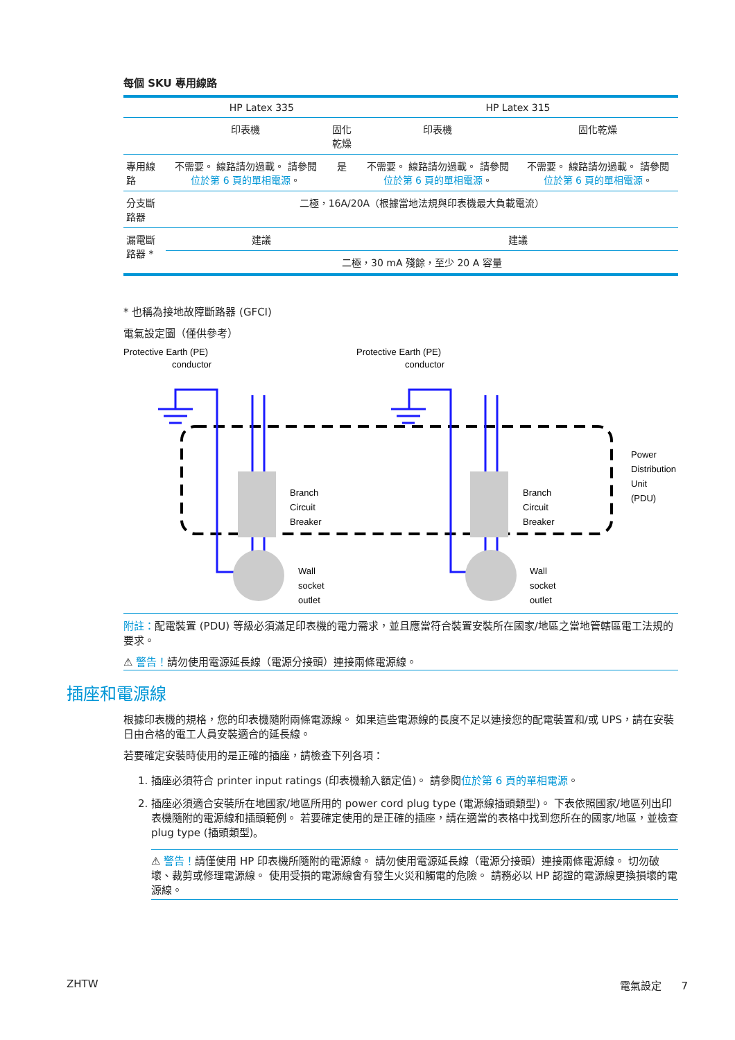每個 SKU 專用線路
| | HP Latex 335 | | HP Latex 315 | |
| --- | --- | --- | --- | --- |
| | 印表機 | 固化乾燥 | 印表機 | 固化乾燥 |
| 專用線路 | 不需要。 線路請勿過載。 請參閱 位於第 6 頁的單相電源 。 | 是 | 不需要。 線路請勿過載。 請參閱 位於第 6 頁的單相電源 。 | 不需要。 線路請勿過載。 請參閱 位於第 6 頁的單相電源 。 |
| 分支斷路器 | 二極，16A/20A（根據當地法規與印表機最大負載電流） | | | |
| 漏電斷路器 * | 建議 | | 建議 | |
| | 二極，30 mA 殘餘，至少 20 A 容量 | | | |
* 也稱為接地故障斷路器 (GFCI)
電氣設定圖（僅供參考）
Protective Earth (PE)
conductor
Protective Earth (PE)
conductor
Branch
Circuit
Breaker
Branch
Circuit
Breaker
Wall
socket
outlet
Wall
socket
outlet
Power
Distribution
Unit
(PDU)
附註：配電裝置 (PDU) 等級必須滿足印表機的電力需求，並且應當符合裝置安裝所在國家/地區之當地管轄區電工法規的要求。
⚠ 警告！請勿使用電源延長線（電源分接頭）連接兩條電源線。
插座和電源線
根據印表機的規格，您的印表機隨附兩條電源線。 如果這些電源線的長度不足以連接您的配電裝置和/或 UPS，請在安裝日由合格的電工人員安裝適合的延長線。
若要確定安裝時使用的是正確的插座，請檢查下列各項：
1. 插座必須符合 printer input ratings (印表機輸入額定值)。 請參閱位於第 6 頁的單相電源。
2. 插座必須適合安裝所在地國家/地區所用的 power cord plug type (電源線插頭類型)。 下表依照國家/地區列出印表機隨附的電源線和插頭範例。 若要確定使用的是正確的插座，請在適當的表格中找到您所在的國家/地區，並檢查 plug type (插頭類型)。
⚠ 警告！請僅使用 HP 印表機所隨附的電源線。 請勿使用電源延長線（電源分接頭）連接兩條電源線。 切勿破壞、裁剪或修理電源線。 使用受損的電源線會有發生火災和觸電的危險。 請務必以 HP 認證的電源線更換損壞的電源線。
ZHTW 電氣設定 7